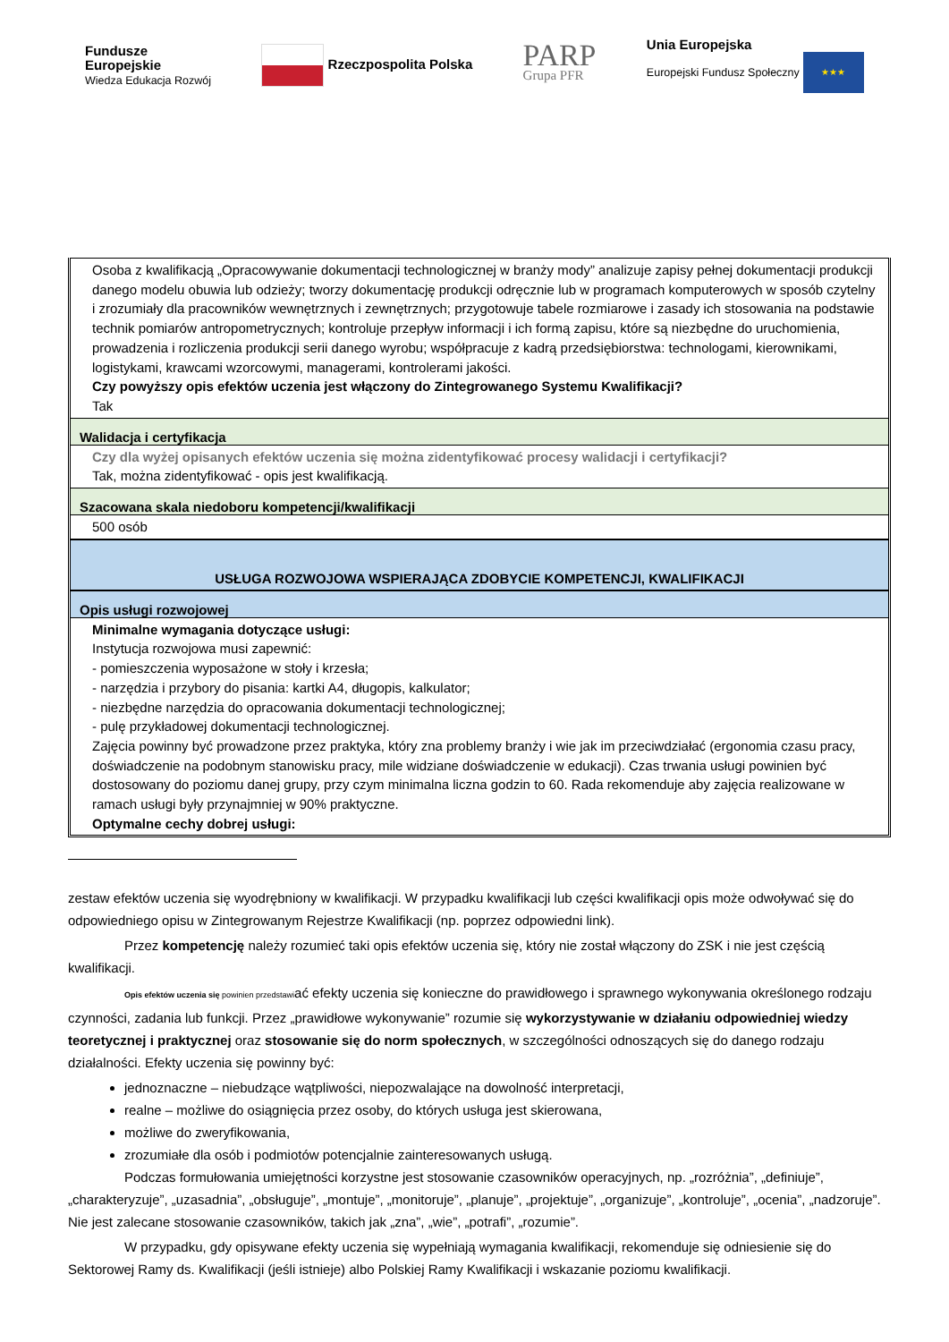Fundusze
Europejskie
Wiedza Edukacja Rozwój
Rzeczpospolita Polska
PARP
Grupa PFR
Unia Europejska
Europejski Fundusz Społeczny ★★★
Osoba z kwalifikacją „Opracowywanie dokumentacji technologicznej w branży mody” analizuje zapisy pełnej dokumentacji produkcji danego modelu obuwia lub odzieży; tworzy dokumentację produkcji odręcznie lub w programach komputerowych w sposób czytelny i zrozumiały dla pracowników wewnętrznych i zewnętrznych; przygotowuje tabele rozmiarowe i zasady ich stosowania na podstawie technik pomiarów antropometrycznych; kontroluje przepływ informacji i ich formą zapisu, które są niezbędne do uruchomienia, prowadzenia i rozliczenia produkcji serii danego wyrobu; współpracuje z kadrą przedsiębiorstwa: technologami, kierownikami, logistykami, krawcami wzorcowymi, managerami, kontrolerami jakości.
Czy powyższy opis efektów uczenia jest włączony do Zintegrowanego Systemu Kwalifikacji?
Tak
Walidacja i certyfikacja
Czy dla wyżej opisanych efektów uczenia się można zidentyfikować procesy walidacji i certyfikacji?
Tak, można zidentyfikować - opis jest kwalifikacją.
Szacowana skala niedoboru kompetencji/kwalifikacji
500 osób
USŁUGA ROZWOJOWA WSPIERAJĄCA ZDOBYCIE KOMPETENCJI, KWALIFIKACJI
Opis usługi rozwojowej
Minimalne wymagania dotyczące usługi:
Instytucja rozwojowa musi zapewnić:
- pomieszczenia wyposażone w stoły i krzesła;
- narzędzia i przybory do pisania: kartki A4, długopis, kalkulator;
- niezbędne narzędzia do opracowania dokumentacji technologicznej;
- pulę przykładowej dokumentacji technologicznej.
Zajęcia powinny być prowadzone przez praktyka, który zna problemy branży i wie jak im przeciwdziałać (ergonomia czasu pracy, doświadczenie na podobnym stanowisku pracy, mile widziane doświadczenie w edukacji). Czas trwania usługi powinien być dostosowany do poziomu danej grupy, przy czym minimalna liczna godzin to 60. Rada rekomenduje aby zajęcia realizowane w ramach usługi były przynajmniej w 90% praktyczne.
Optymalne cechy dobrej usługi:
zestaw efektów uczenia się wyodrębniony w kwalifikacji. W przypadku kwalifikacji lub części kwalifikacji opis może odwoływać się do odpowiedniego opisu w Zintegrowanym Rejestrze Kwalifikacji (np. poprzez odpowiedni link).
Przez kompetencję należy rozumieć taki opis efektów uczenia się, który nie został włączony do ZSK i nie jest częścią kwalifikacji.
Opis efektów uczenia się powinien przedstawiać efekty uczenia się konieczne do prawidłowego i sprawnego wykonywania określonego rodzaju czynności, zadania lub funkcji. Przez „prawidłowe wykonywanie” rozumie się wykorzystywanie w działaniu odpowiedniej wiedzy teoretycznej i praktycznej oraz stosowanie się do norm społecznych, w szczególności odnoszących się do danego rodzaju działalności. Efekty uczenia się powinny być:
jednoznaczne – niebudzące wątpliwości, niepozwalające na dowolność interpretacji,
realne – możliwe do osiągnięcia przez osoby, do których usługa jest skierowana,
możliwe do zweryfikowania,
zrozumiałe dla osób i podmiotów potencjalnie zainteresowanych usługą.
Podczas formułowania umiejętności korzystne jest stosowanie czasowników operacyjnych, np. „rozróżnia”, „definiuje”, „charakteryzuje”, „uzasadnia”, „obsługuje”, „montuje”, „monitoruje”, „planuje”, „projektuje”, „organizuje”, „kontroluje”, „ocenia”, „nadzoruje”. Nie jest zalecane stosowanie czasowników, takich jak „zna”, „wie”, „potrafi”, „rozumie”.
W przypadku, gdy opisywane efekty uczenia się wypełniają wymagania kwalifikacji, rekomenduje się odniesienie się do Sektorowej Ramy ds. Kwalifikacji (jeśli istnieje) albo Polskiej Ramy Kwalifikacji i wskazanie poziomu kwalifikacji.